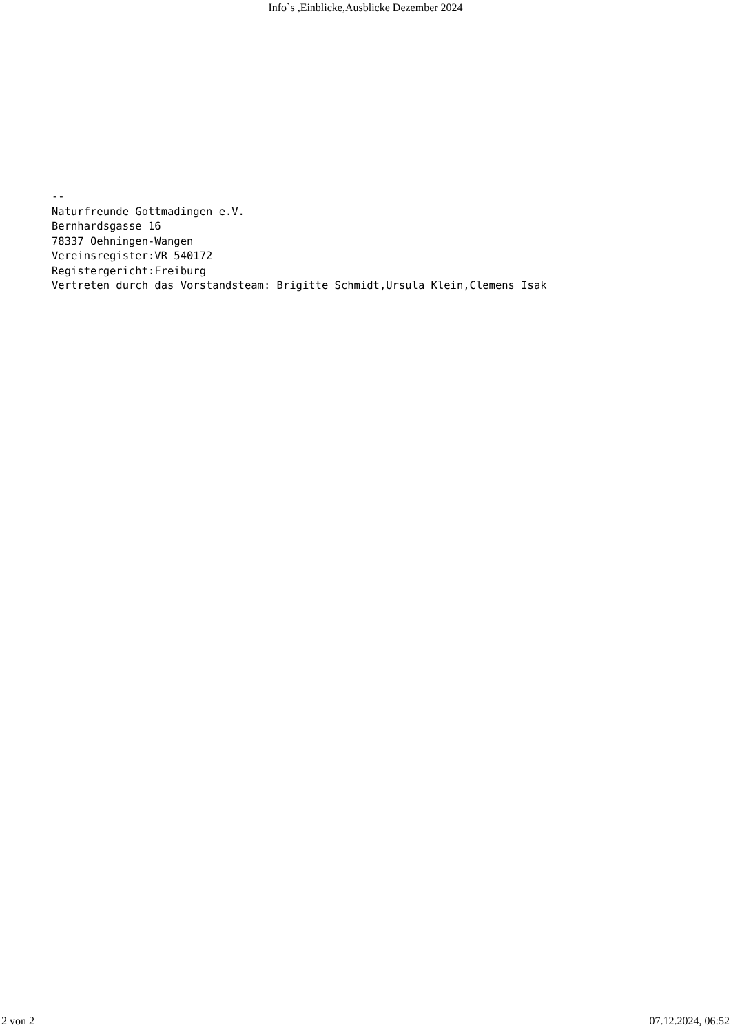Info`s ,Einblicke,Ausblicke Dezember 2024
--
Naturfreunde Gottmadingen e.V.
Bernhardsgasse 16
78337 Oehningen-Wangen
Vereinsregister:VR 540172
Registergericht:Freiburg
Vertreten durch das Vorstandsteam: Brigitte Schmidt,Ursula Klein,Clemens Isak
2 von 2 07.12.2024, 06:52